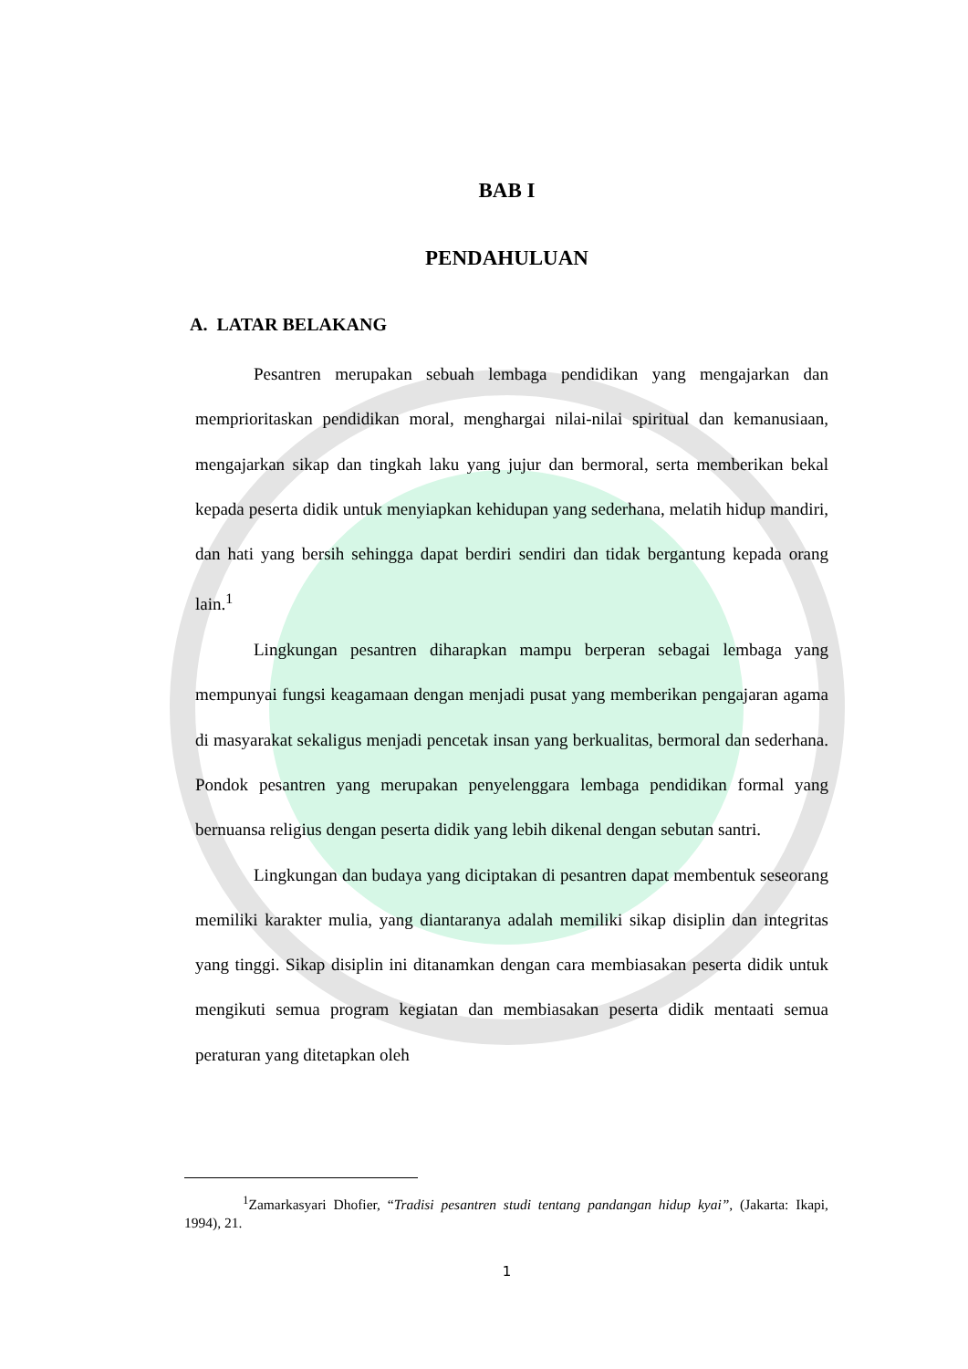BAB I
PENDAHULUAN
A. LATAR BELAKANG
Pesantren merupakan sebuah lembaga pendidikan yang mengajarkan dan memprioritaskan pendidikan moral, menghargai nilai-nilai spiritual dan kemanusiaan, mengajarkan sikap dan tingkah laku yang jujur dan bermoral, serta memberikan bekal kepada peserta didik untuk menyiapkan kehidupan yang sederhana, melatih hidup mandiri, dan hati yang bersih sehingga dapat berdiri sendiri dan tidak bergantung kepada orang lain.<sup>1</sup>
Lingkungan pesantren diharapkan mampu berperan sebagai lembaga yang mempunyai fungsi keagamaan dengan menjadi pusat yang memberikan pengajaran agama di masyarakat sekaligus menjadi pencetak insan yang berkualitas, bermoral dan sederhana. Pondok pesantren yang merupakan penyelenggara lembaga pendidikan formal yang bernuansa religius dengan peserta didik yang lebih dikenal dengan sebutan santri.
Lingkungan dan budaya yang diciptakan di pesantren dapat membentuk seseorang memiliki karakter mulia, yang diantaranya adalah memiliki sikap disiplin dan integritas yang tinggi. Sikap disiplin ini ditanamkan dengan cara membiasakan peserta didik untuk mengikuti semua program kegiatan dan membiasakan peserta didik mentaati semua peraturan yang ditetapkan oleh
<sup>1</sup> Zamarkasyari Dhofier, “Tradisi pesantren studi tentang pandangan hidup kyai”, (Jakarta: Ikapi, 1994), 21.
1